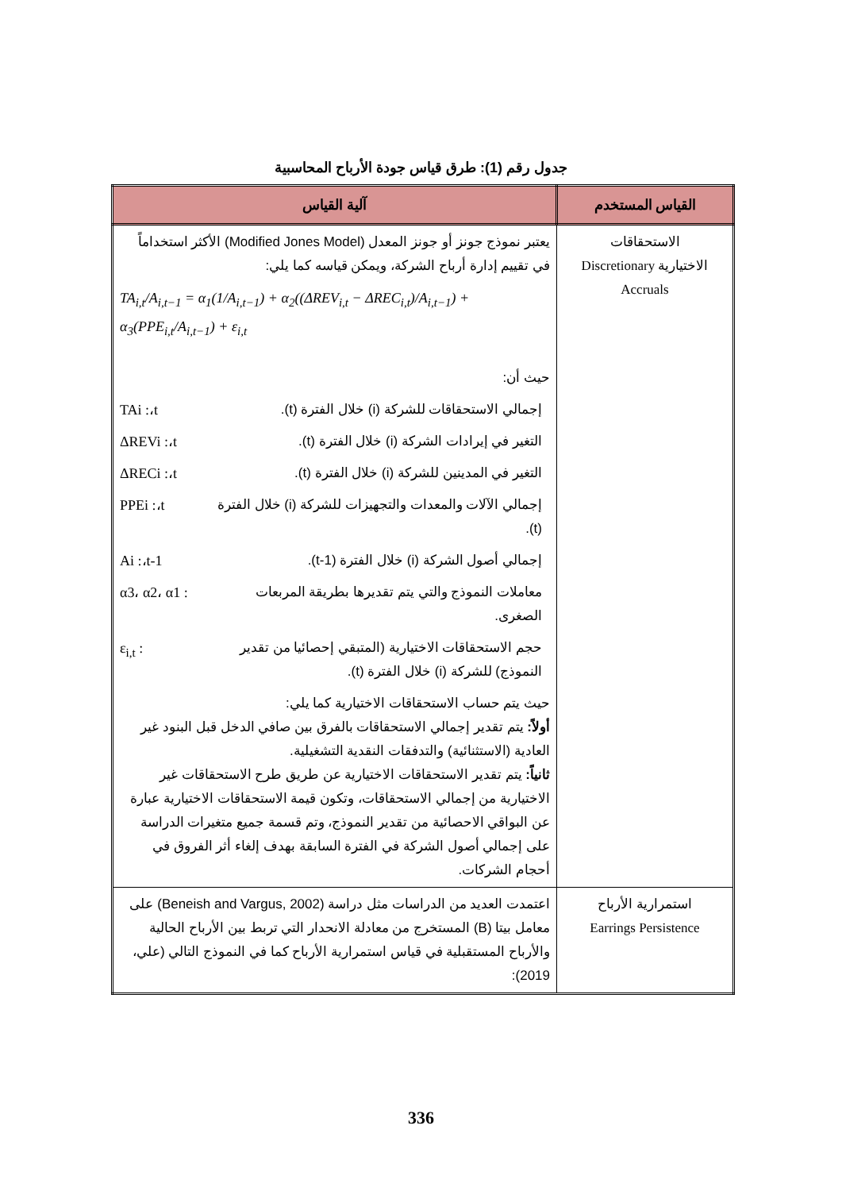جدول رقم (1): طرق قياس جودة الأرباح المحاسبية
| القياس المستخدم | آلية القياس |
| --- | --- |
| الاستحقاقات الاختيارية Discretionary Accruals | يعتبر نموذج جونز أو جونز المعدل (Modified Jones Model) الأكثر استخداماً في تقييم إدارة أرباح الشركة، ويمكن قياسه كما يلي: TA<sub>i,t</sub>/A<sub>i,t−1</sub> = α<sub>1</sub>(1/A<sub>i,t−1</sub>) + α<sub>2</sub>((ΔREV<sub>i,t</sub> − ΔREC<sub>i,t</sub>)/A<sub>i,t−1</sub>) + α<sub>3</sub>(PPE<sub>i,t</sub>/A<sub>i,t−1</sub>) + ε<sub>i,t</sub> حيث أن: إجمالي الاستحقاقات للشركة (i) خلال الفترة (t). TAi :،t التغير في إيرادات الشركة (i) خلال الفترة (t). ΔREVi :،t التغير في المدينين للشركة (i) خلال الفترة (t). ΔRECi :،t إجمالي الآلات والمعدات والتجهيزات للشركة (i) خلال الفترة (t). PPEi :،t إجمالي أصول الشركة (i) خلال الفترة (t-1). Ai :،t-1 معاملات النموذج والتي يتم تقديرها بطريقة المربعات الصغرى. α3، α2، α1 : حجم الاستحقاقات الاختيارية (المتبقي إحصائيا من تقدير النموذج) للشركة (i) خلال الفترة (t). ε<sub>i,t</sub> : حيث يتم حساب الاستحقاقات الاختيارية كما يلي: أولاً: يتم تقدير إجمالي الاستحقاقات بالفرق بين صافي الدخل قبل البنود غير العادية (الاستثنائية) والتدفقات النقدية التشغيلية. ثانياً: يتم تقدير الاستحقاقات الاختيارية عن طريق طرح الاستحقاقات غير الاختيارية من إجمالي الاستحقاقات، وتكون قيمة الاستحقاقات الاختيارية عبارة عن البواقي الاحصائية من تقدير النموذج، وتم قسمة جميع متغيرات الدراسة على إجمالي أصول الشركة في الفترة السابقة بهدف إلغاء أثر الفروق في أحجام الشركات. |
| استمرارية الأرباح Earrings Persistence | اعتمدت العديد من الدراسات مثل دراسة (Beneish and Vargus, 2002) على معامل بيتا (B) المستخرج من معادلة الانحدار التي تربط بين الأرباح الحالية والأرباح المستقبلية في قياس استمرارية الأرباح كما في النموذج التالي (علي، 2019): |
336